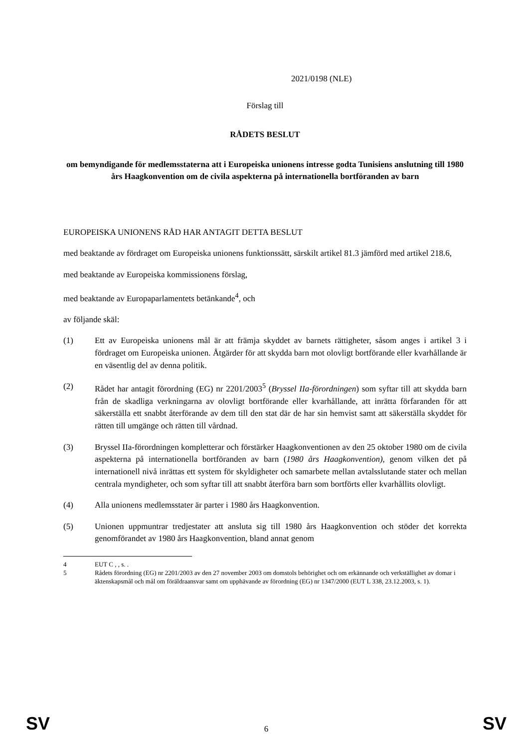2021/0198 (NLE)
Förslag till
RÅDETS BESLUT
om bemyndigande för medlemsstaterna att i Europeiska unionens intresse godta Tunisiens anslutning till 1980 års Haagkonvention om de civila aspekterna på internationella bortföranden av barn
EUROPEISKA UNIONENS RÅD HAR ANTAGIT DETTA BESLUT
med beaktande av fördraget om Europeiska unionens funktionssätt, särskilt artikel 81.3 jämförd med artikel 218.6,
med beaktande av Europeiska kommissionens förslag,
med beaktande av Europaparlamentets betänkande<sup>4</sup>, och
av följande skäl:
(1) Ett av Europeiska unionens mål är att främja skyddet av barnets rättigheter, såsom anges i artikel 3 i fördraget om Europeiska unionen. Åtgärder för att skydda barn mot olovligt bortförande eller kvarhållande är en väsentlig del av denna politik.
(2) Rådet har antagit förordning (EG) nr 2201/2003<sup>5</sup> (Bryssel IIa-förordningen) som syftar till att skydda barn från de skadliga verkningarna av olovligt bortförande eller kvarhållande, att inrätta förfaranden för att säkerställa ett snabbt återförande av dem till den stat där de har sin hemvist samt att säkerställa skyddet för rätten till umgänge och rätten till vårdnad.
(3) Bryssel IIa-förordningen kompletterar och förstärker Haagkonventionen av den 25 oktober 1980 om de civila aspekterna på internationella bortföranden av barn (1980 års Haagkonvention), genom vilken det på internationell nivå inrättas ett system för skyldigheter och samarbete mellan avtalsslutande stater och mellan centrala myndigheter, och som syftar till att snabbt återföra barn som bortförts eller kvarhållits olovligt.
(4) Alla unionens medlemsstater är parter i 1980 års Haagkonvention.
(5) Unionen uppmuntrar tredjestater att ansluta sig till 1980 års Haagkonvention och stöder det korrekta genomförandet av 1980 års Haagkonvention, bland annat genom
4 EUT C , , s. .
5 Rådets förordning (EG) nr 2201/2003 av den 27 november 2003 om domstols behörighet och om erkännande och verkställighet av domar i äktenskapsmål och mål om föräldraansvar samt om upphävande av förordning (EG) nr 1347/2000 (EUT L 338, 23.12.2003, s. 1).
SV 6 SV